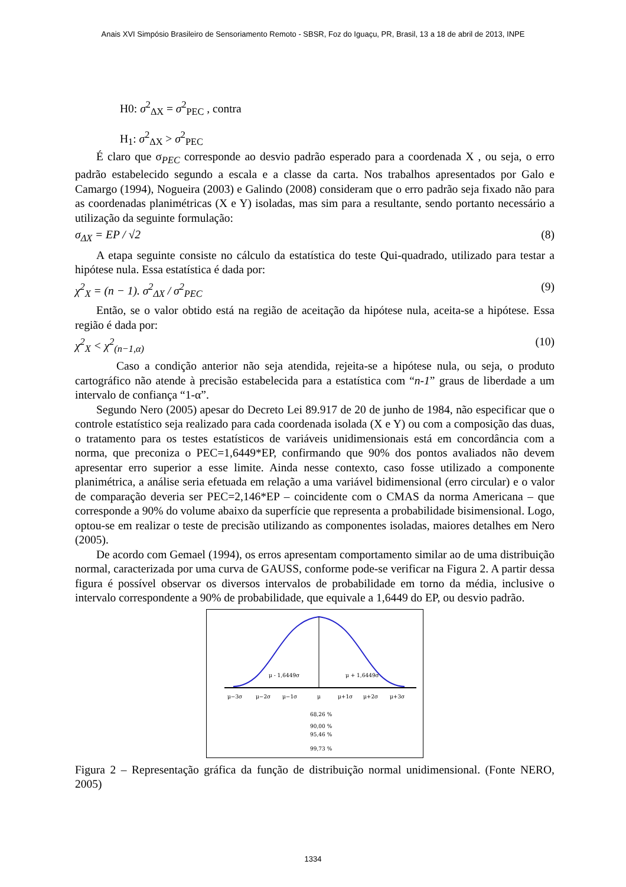Anais XVI Simpósio Brasileiro de Sensoriamento Remoto - SBSR, Foz do Iguaçu, PR, Brasil, 13 a 18 de abril de 2013, INPE
H0: σ<sup>2</sup><sub>ΔX</sub> = σ<sup>2</sup><sub>PEC</sub> , contra
H<sub>1</sub>: σ<sup>2</sup><sub>ΔX</sub> > σ<sup>2</sup><sub>PEC</sub>
É claro que σ<sub>PEC</sub> corresponde ao desvio padrão esperado para a coordenada X , ou seja, o erro padrão estabelecido segundo a escala e a classe da carta. Nos trabalhos apresentados por Galo e Camargo (1994), Nogueira (2003) e Galindo (2008) consideram que o erro padrão seja fixado não para as coordenadas planimétricas (X e Y) isoladas, mas sim para a resultante, sendo portanto necessário a utilização da seguinte formulação:
σ<sub>ΔX</sub> = EP / √2 (8)
A etapa seguinte consiste no cálculo da estatística do teste Qui-quadrado, utilizado para testar a hipótese nula. Essa estatística é dada por:
χ<sup>2</sup><sub>X</sub> = (n − 1). σ<sup>2</sup><sub>ΔX</sub> / σ<sup>2</sup><sub>PEC</sub> (9)
Então, se o valor obtido está na região de aceitação da hipótese nula, aceita-se a hipótese. Essa região é dada por:
χ<sup>2</sup><sub>X</sub> < χ<sup>2</sup><sub>(n−1,α)</sub> (10)
Caso a condição anterior não seja atendida, rejeita-se a hipótese nula, ou seja, o produto cartográfico não atende à precisão estabelecida para a estatística com “n-1” graus de liberdade a um intervalo de confiança “1-α”.
Segundo Nero (2005) apesar do Decreto Lei 89.917 de 20 de junho de 1984, não especificar que o controle estatístico seja realizado para cada coordenada isolada (X e Y) ou com a composição das duas, o tratamento para os testes estatísticos de variáveis unidimensionais está em concordância com a norma, que preconiza o PEC=1,6449*EP, confirmando que 90% dos pontos avaliados não devem apresentar erro superior a esse limite. Ainda nesse contexto, caso fosse utilizado a componente planimétrica, a análise seria efetuada em relação a uma variável bidimensional (erro circular) e o valor de comparação deveria ser PEC=2,146*EP – coincidente com o CMAS da norma Americana – que corresponde a 90% do volume abaixo da superfície que representa a probabilidade bisimensional. Logo, optou-se em realizar o teste de precisão utilizando as componentes isoladas, maiores detalhes em Nero (2005).
De acordo com Gemael (1994), os erros apresentam comportamento similar ao de uma distribuição normal, caracterizada por uma curva de GAUSS, conforme pode-se verificar na Figura 2. A partir dessa figura é possível observar os diversos intervalos de probabilidade em torno da média, inclusive o intervalo correspondente a 90% de probabilidade, que equivale a 1,6449 do EP, ou desvio padrão.
μ - 1,6449σ
μ + 1,6449σ
μ−3σ
μ−2σ
μ−1σ
μ
μ+1σ
μ+2σ
μ+3σ
68,26 %
90,00 %
95,46 %
99,73 %
Figura 2 – Representação gráfica da função de distribuição normal unidimensional. (Fonte NERO, 2005)
1334